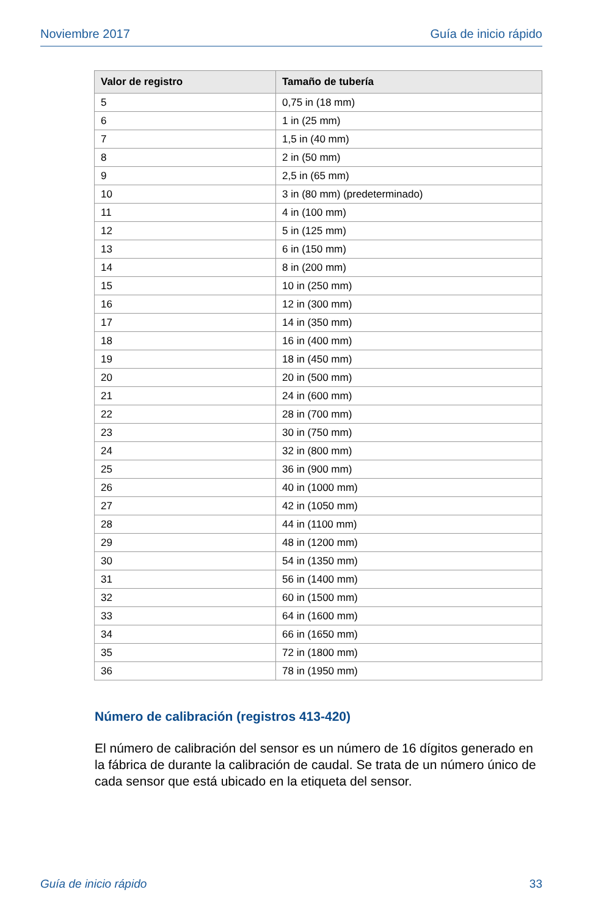Noviembre 2017 Guía de inicio rápido
| Valor de registro | Tamaño de tubería |
| --- | --- |
| 5 | 0,75 in (18 mm) |
| 6 | 1 in (25 mm) |
| 7 | 1,5 in (40 mm) |
| 8 | 2 in (50 mm) |
| 9 | 2,5 in (65 mm) |
| 10 | 3 in (80 mm) (predeterminado) |
| 11 | 4 in (100 mm) |
| 12 | 5 in (125 mm) |
| 13 | 6 in (150 mm) |
| 14 | 8 in (200 mm) |
| 15 | 10 in (250 mm) |
| 16 | 12 in (300 mm) |
| 17 | 14 in (350 mm) |
| 18 | 16 in (400 mm) |
| 19 | 18 in (450 mm) |
| 20 | 20 in (500 mm) |
| 21 | 24 in (600 mm) |
| 22 | 28 in (700 mm) |
| 23 | 30 in (750 mm) |
| 24 | 32 in (800 mm) |
| 25 | 36 in (900 mm) |
| 26 | 40 in (1000 mm) |
| 27 | 42 in (1050 mm) |
| 28 | 44 in (1100 mm) |
| 29 | 48 in (1200 mm) |
| 30 | 54 in (1350 mm) |
| 31 | 56 in (1400 mm) |
| 32 | 60 in (1500 mm) |
| 33 | 64 in (1600 mm) |
| 34 | 66 in (1650 mm) |
| 35 | 72 in (1800 mm) |
| 36 | 78 in (1950 mm) |
Número de calibración (registros 413-420)
El número de calibración del sensor es un número de 16 dígitos generado en la fábrica de durante la calibración de caudal. Se trata de un número único de cada sensor que está ubicado en la etiqueta del sensor.
Guía de inicio rápido 33